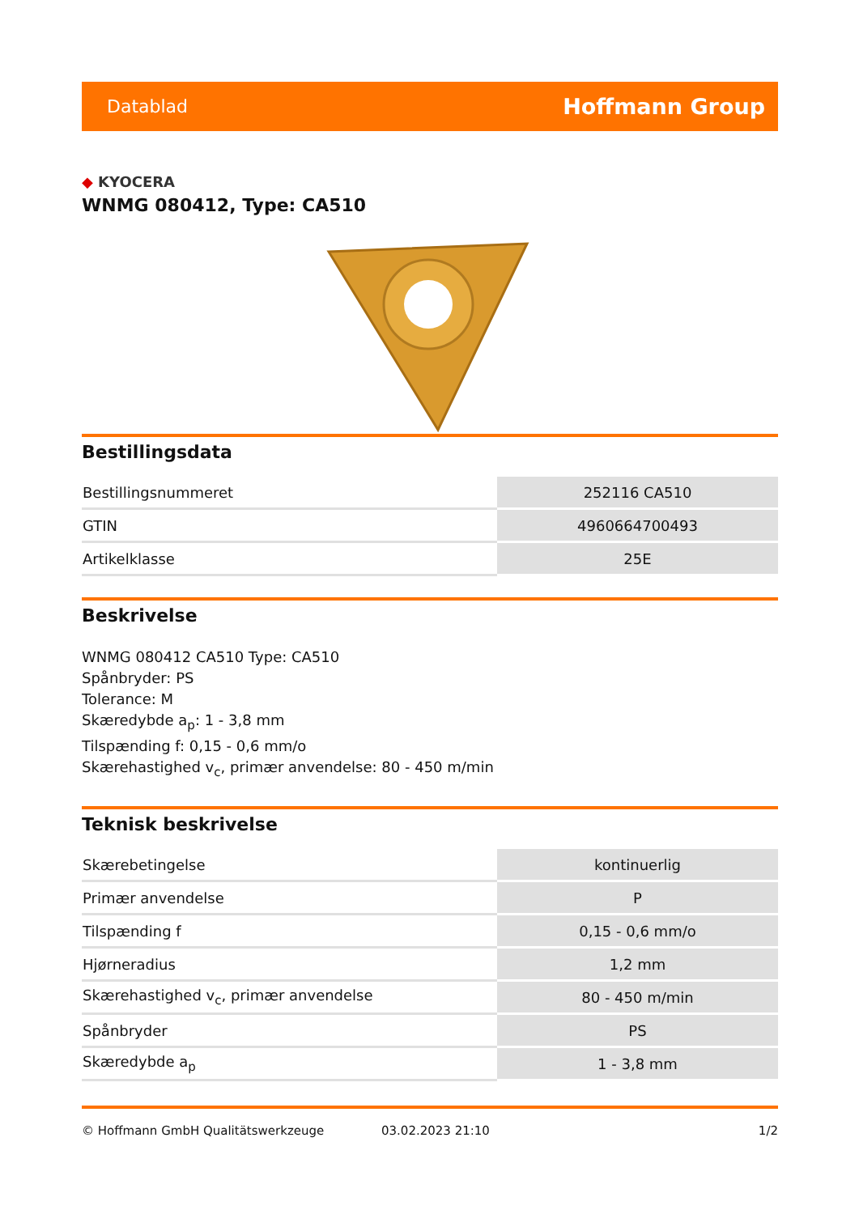Datablad Hoffmann Group
◆ KYOCERA
WNMG 080412, Type: CA510
Bestillingsdata
| Bestillingsnummeret | 252116 CA510 |
| GTIN | 4960664700493 |
| Artikelklasse | 25E |
Beskrivelse
WNMG 080412 CA510 Type: CA510
Spånbryder: PS
Tolerance: M
Skæredybde a<sub>p</sub>: 1 - 3,8 mm
Tilspænding f: 0,15 - 0,6 mm/o
Skærehastighed v<sub>c</sub>, primær anvendelse: 80 - 450 m/min
Teknisk beskrivelse
| Skærebetingelse | kontinuerlig |
| Primær anvendelse | P |
| Tilspænding f | 0,15 - 0,6 mm/o |
| Hjørneradius | 1,2 mm |
| Skærehastighed v<sub>c</sub>, primær anvendelse | 80 - 450 m/min |
| Spånbryder | PS |
| Skæredybde a<sub>p</sub> | 1 - 3,8 mm |
© Hoffmann GmbH Qualitätswerkzeuge 03.02.2023 21:10 1/2